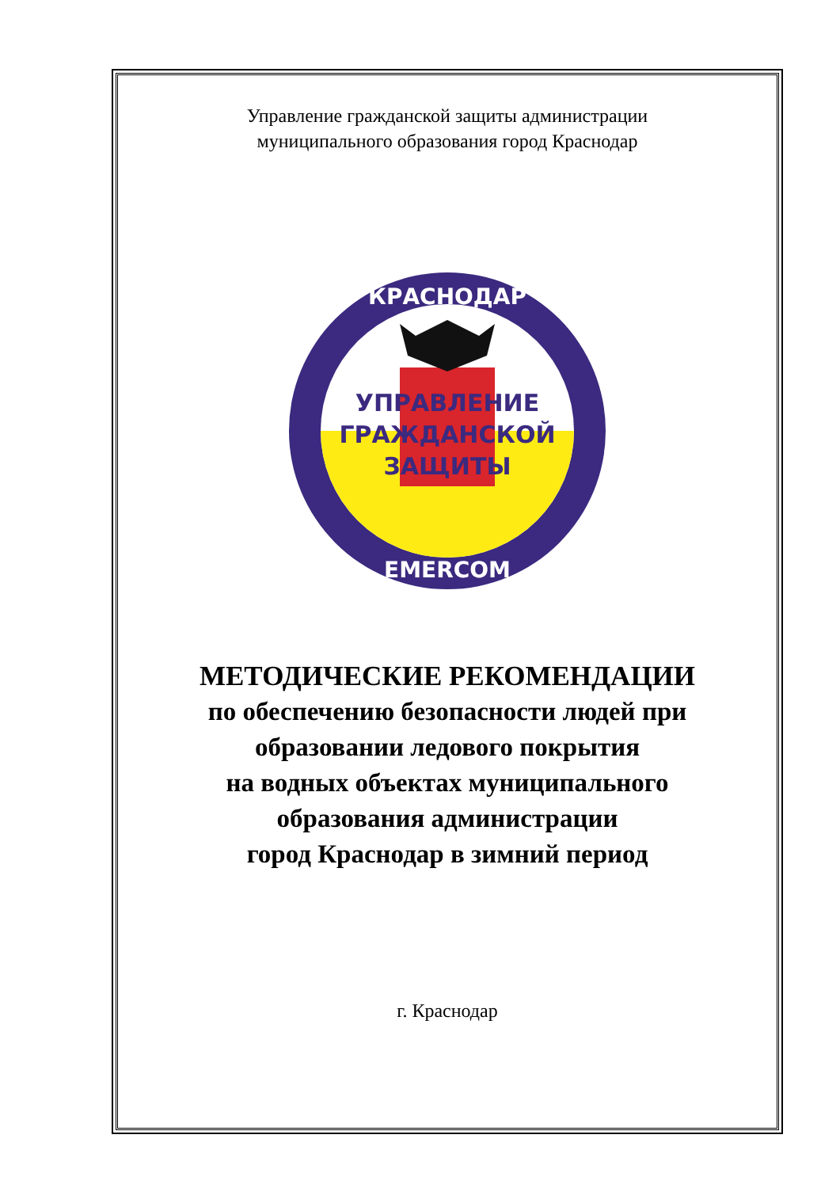Управление гражданской защиты администрации
муниципального образования город Краснодар
УПРАВЛЕНИЕ
ГРАЖДАНСКОЙ
ЗАЩИТЫ
КРАСНОДАР
EMERCOM
МЕТОДИЧЕСКИЕ РЕКОМЕНДАЦИИ
по обеспечению безопасности людей при
образовании ледового покрытия
на водных объектах муниципального
образования администрации
город Краснодар в зимний период
г. Краснодар